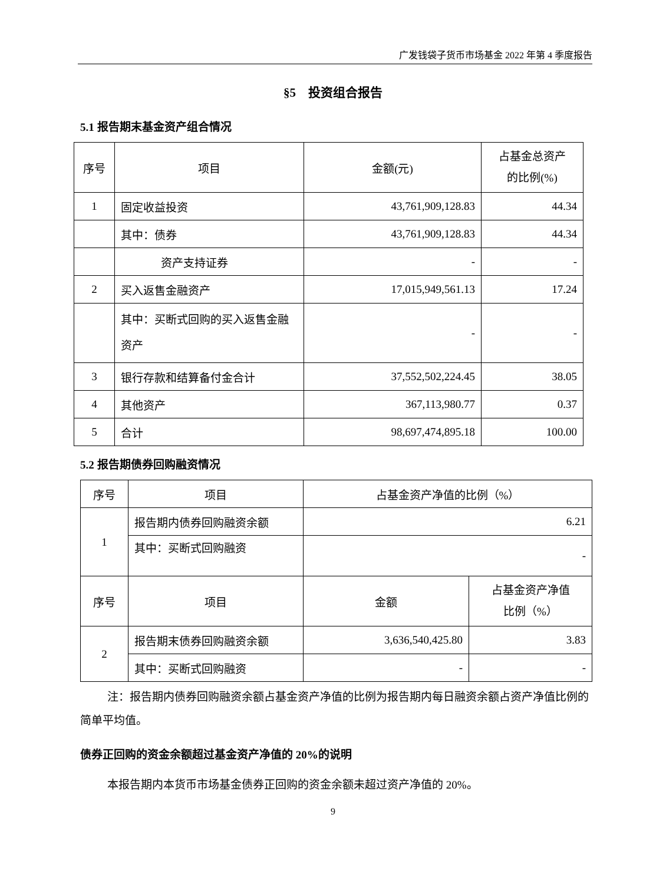广发钱袋子货币市场基金 2022 年第 4 季度报告
§5　投资组合报告
5.1 报告期末基金资产组合情况
| 序号 | 项目 | 金额(元) | 占基金总资产 的比例(%) |
| 1 | 固定收益投资 | 43,761,909,128.83 | 44.34 |
| | 其中：债券 | 43,761,909,128.83 | 44.34 |
| | 资产支持证券 | - | - |
| 2 | 买入返售金融资产 | 17,015,949,561.13 | 17.24 |
| | 其中：买断式回购的买入返售金融资产 | - | - |
| 3 | 银行存款和结算备付金合计 | 37,552,502,224.45 | 38.05 |
| 4 | 其他资产 | 367,113,980.77 | 0.37 |
| 5 | 合计 | 98,697,474,895.18 | 100.00 |
5.2 报告期债券回购融资情况
| 序号 | 项目 | 占基金资产净值的比例（%） | |
| 1 | 报告期内债券回购融资余额 | 6.21 | |
| | 其中：买断式回购融资 | - | |
| 序号 | 项目 | 金额 | 占基金资产净值 比例（%） |
| 2 | 报告期末债券回购融资余额 | 3,636,540,425.80 | 3.83 |
| | 其中：买断式回购融资 | - | - |
注：报告期内债券回购融资余额占基金资产净值的比例为报告期内每日融资余额占资产净值比例的简单平均值。
债券正回购的资金余额超过基金资产净值的 20%的说明
本报告期内本货币市场基金债券正回购的资金余额未超过资产净值的 20%。
9